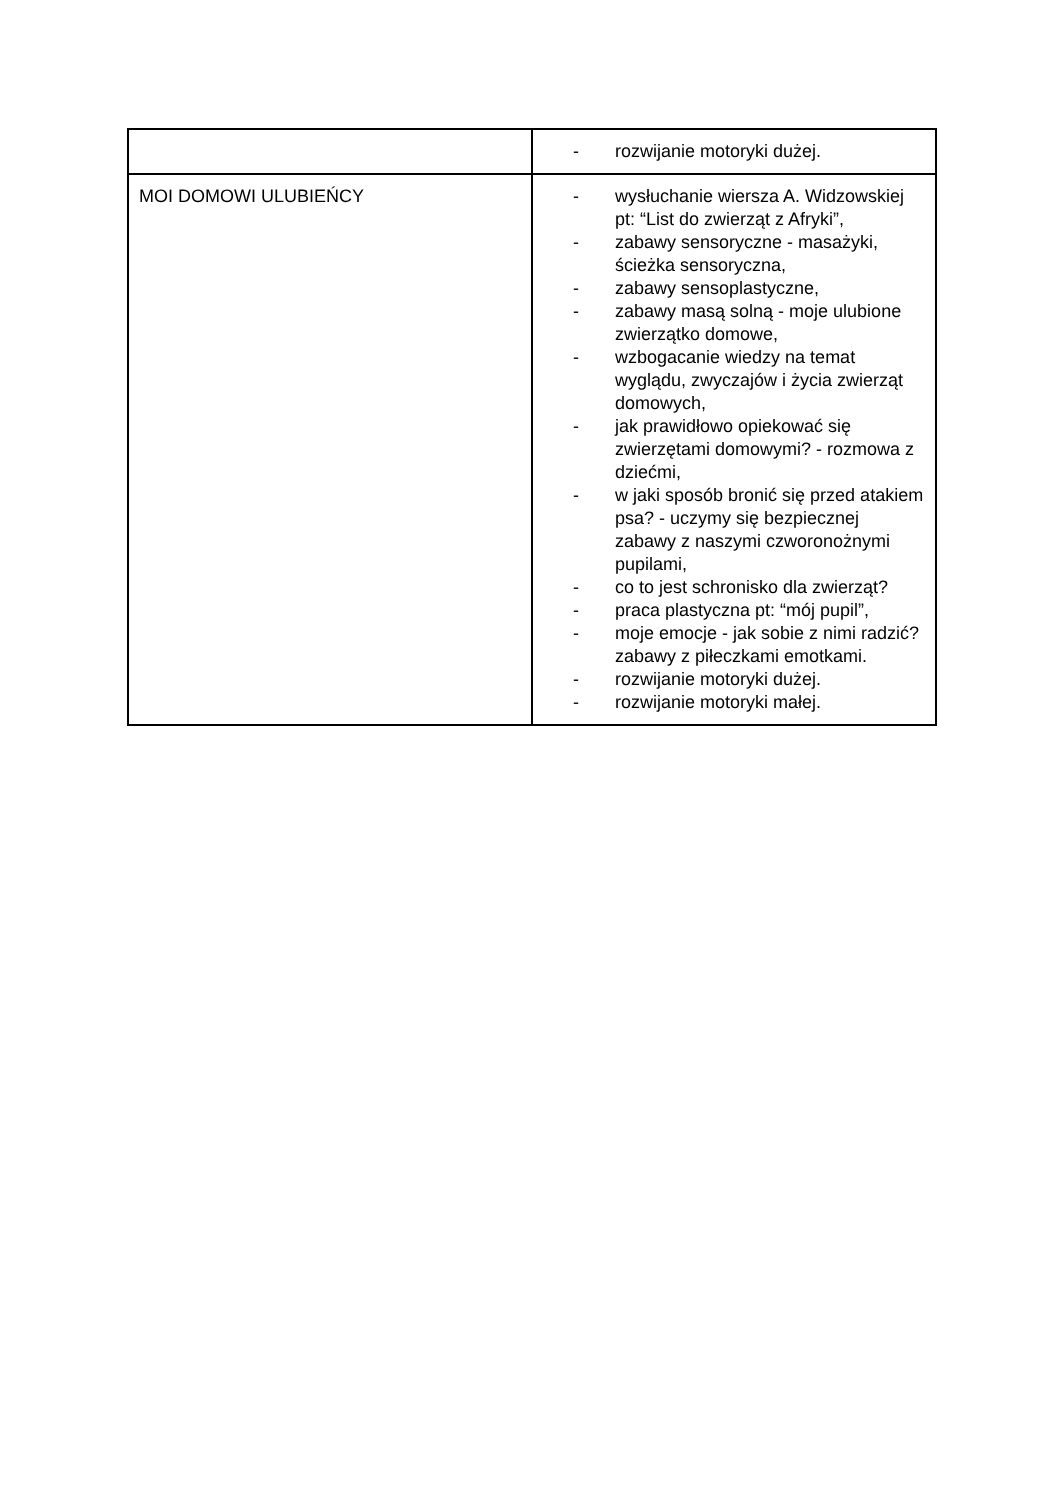| | - rozwijanie motoryki dużej. |
| MOI DOMOWI ULUBIEŃCY | - wysłuchanie wiersza A. Widzowskiej pt: “List do zwierząt z Afryki”, - zabawy sensoryczne - masażyki, ścieżka sensoryczna, - zabawy sensoplastyczne, - zabawy masą solną - moje ulubione zwierzątko domowe, - wzbogacanie wiedzy na temat wyglądu, zwyczajów i życia zwierząt domowych, - jak prawidłowo opiekować się zwierzętami domowymi? - rozmowa z dziećmi, - w jaki sposób bronić się przed atakiem psa? - uczymy się bezpiecznej zabawy z naszymi czworonożnymi pupilami, - co to jest schronisko dla zwierząt? - praca plastyczna pt: “mój pupil”, - moje emocje - jak sobie z nimi radzić? zabawy z piłeczkami emotkami. - rozwijanie motoryki dużej. - rozwijanie motoryki małej. |